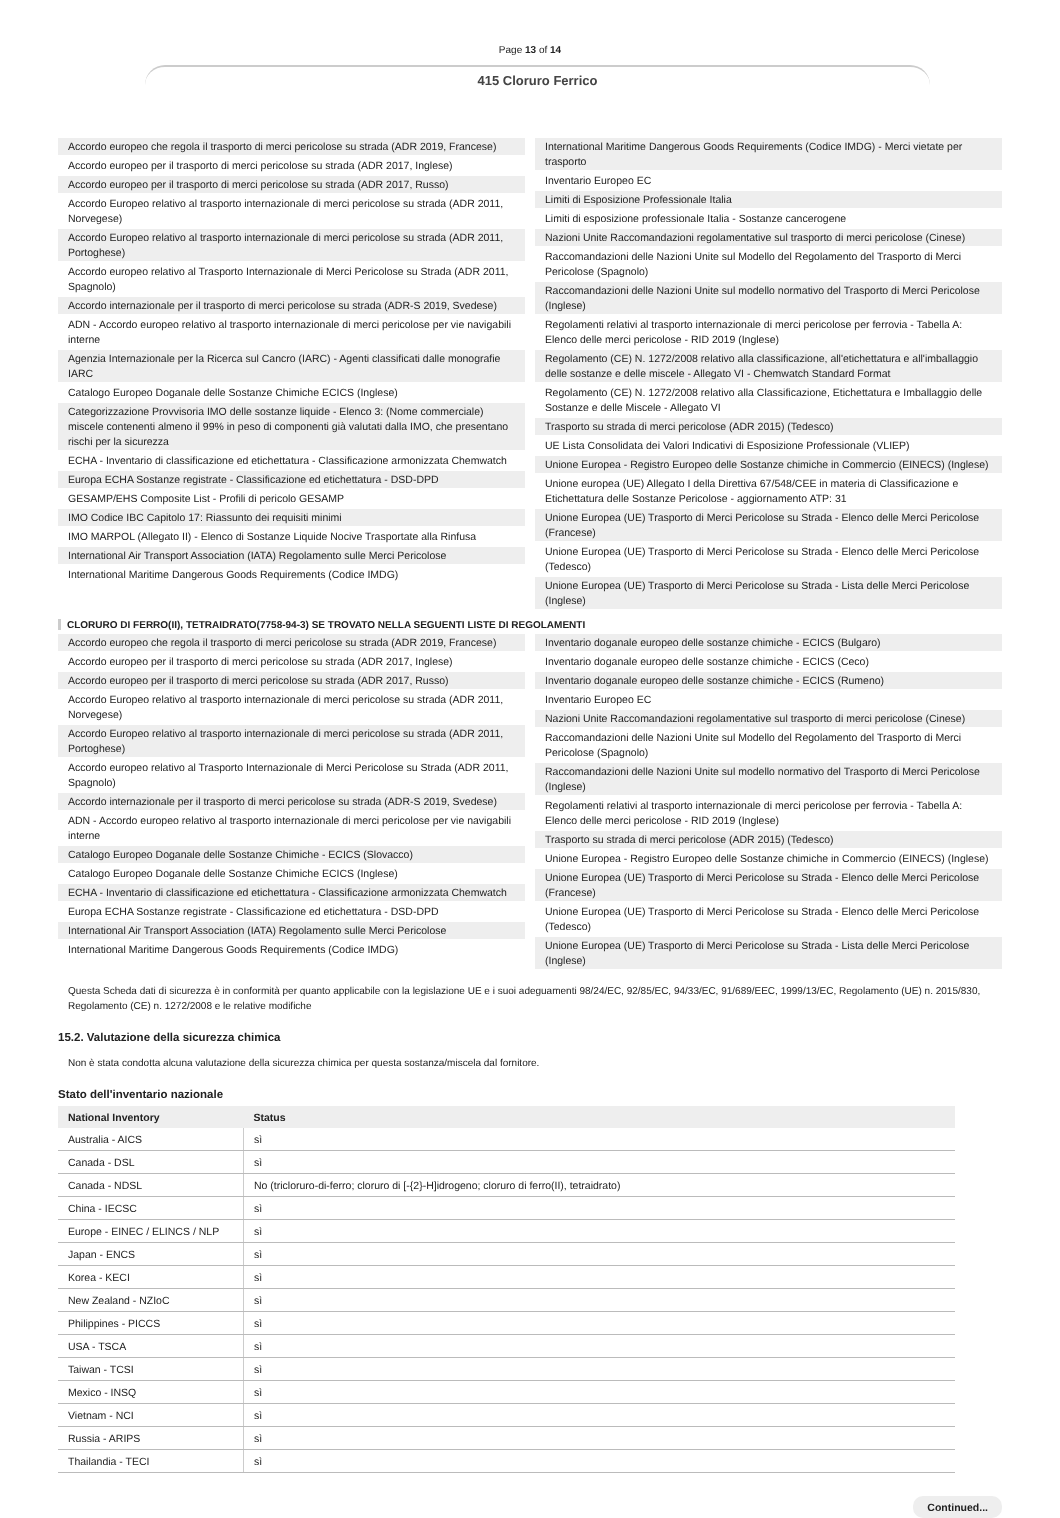Page 13 of 14
415 Cloruro Ferrico
Accordo europeo che regola il trasporto di merci pericolose su strada (ADR 2019, Francese)
Accordo europeo per il trasporto di merci pericolose su strada (ADR 2017, Inglese)
Accordo europeo per il trasporto di merci pericolose su strada (ADR 2017, Russo)
Accordo Europeo relativo al trasporto internazionale di merci pericolose su strada (ADR 2011, Norvegese)
Accordo Europeo relativo al trasporto internazionale di merci pericolose su strada (ADR 2011, Portoghese)
Accordo europeo relativo al Trasporto Internazionale di Merci Pericolose su Strada (ADR 2011, Spagnolo)
Accordo internazionale per il trasporto di merci pericolose su strada (ADR-S 2019, Svedese)
ADN - Accordo europeo relativo al trasporto internazionale di merci pericolose per vie navigabili interne
Agenzia Internazionale per la Ricerca sul Cancro (IARC) - Agenti classificati dalle monografie IARC
Catalogo Europeo Doganale delle Sostanze Chimiche ECICS (Inglese)
Categorizzazione Provvisoria IMO delle sostanze liquide - Elenco 3: (Nome commerciale) miscele contenenti almeno il 99% in peso di componenti già valutati dalla IMO, che presentano rischi per la sicurezza
ECHA - Inventario di classificazione ed etichettatura - Classificazione armonizzata Chemwatch
Europa ECHA Sostanze registrate - Classificazione ed etichettatura - DSD-DPD
GESAMP/EHS Composite List - Profili di pericolo GESAMP
IMO Codice IBC Capitolo 17: Riassunto dei requisiti minimi
IMO MARPOL (Allegato II) - Elenco di Sostanze Liquide Nocive Trasportate alla Rinfusa
International Air Transport Association (IATA) Regolamento sulle Merci Pericolose
International Maritime Dangerous Goods Requirements (Codice IMDG)
International Maritime Dangerous Goods Requirements (Codice IMDG) - Merci vietate per trasporto
Inventario Europeo EC
Limiti di Esposizione Professionale Italia
Limiti di esposizione professionale Italia - Sostanze cancerogene
Nazioni Unite Raccomandazioni regolamentative sul trasporto di merci pericolose (Cinese)
Raccomandazioni delle Nazioni Unite sul Modello del Regolamento del Trasporto di Merci Pericolose (Spagnolo)
Raccomandazioni delle Nazioni Unite sul modello normativo del Trasporto di Merci Pericolose (Inglese)
Regolamenti relativi al trasporto internazionale di merci pericolose per ferrovia - Tabella A: Elenco delle merci pericolose - RID 2019 (Inglese)
Regolamento (CE) N. 1272/2008 relativo alla classificazione, all'etichettatura e all'imballaggio delle sostanze e delle miscele - Allegato VI - Chemwatch Standard Format
Regolamento (CE) N. 1272/2008 relativo alla Classificazione, Etichettatura e Imballaggio delle Sostanze e delle Miscele - Allegato VI
Trasporto su strada di merci pericolose (ADR 2015) (Tedesco)
UE Lista Consolidata dei Valori Indicativi di Esposizione Professionale (VLIEP)
Unione Europea - Registro Europeo delle Sostanze chimiche in Commercio (EINECS) (Inglese)
Unione europea (UE) Allegato I della Direttiva 67/548/CEE in materia di Classificazione e Etichettatura delle Sostanze Pericolose - aggiornamento ATP: 31
Unione Europea (UE) Trasporto di Merci Pericolose su Strada - Elenco delle Merci Pericolose (Francese)
Unione Europea (UE) Trasporto di Merci Pericolose su Strada - Elenco delle Merci Pericolose (Tedesco)
Unione Europea (UE) Trasporto di Merci Pericolose su Strada - Lista delle Merci Pericolose (Inglese)
CLORURO DI FERRO(II), TETRAIDRATO(7758-94-3) SE TROVATO NELLA SEGUENTI LISTE DI REGOLAMENTI
Accordo europeo che regola il trasporto di merci pericolose su strada (ADR 2019, Francese)
Accordo europeo per il trasporto di merci pericolose su strada (ADR 2017, Inglese)
Accordo europeo per il trasporto di merci pericolose su strada (ADR 2017, Russo)
Accordo Europeo relativo al trasporto internazionale di merci pericolose su strada (ADR 2011, Norvegese)
Accordo Europeo relativo al trasporto internazionale di merci pericolose su strada (ADR 2011, Portoghese)
Accordo europeo relativo al Trasporto Internazionale di Merci Pericolose su Strada (ADR 2011, Spagnolo)
Accordo internazionale per il trasporto di merci pericolose su strada (ADR-S 2019, Svedese)
ADN - Accordo europeo relativo al trasporto internazionale di merci pericolose per vie navigabili interne
Catalogo Europeo Doganale delle Sostanze Chimiche - ECICS (Slovacco)
Catalogo Europeo Doganale delle Sostanze Chimiche ECICS (Inglese)
ECHA - Inventario di classificazione ed etichettatura - Classificazione armonizzata Chemwatch
Europa ECHA Sostanze registrate - Classificazione ed etichettatura - DSD-DPD
International Air Transport Association (IATA) Regolamento sulle Merci Pericolose
International Maritime Dangerous Goods Requirements (Codice IMDG)
Inventario doganale europeo delle sostanze chimiche - ECICS (Bulgaro)
Inventario doganale europeo delle sostanze chimiche - ECICS (Ceco)
Inventario doganale europeo delle sostanze chimiche - ECICS (Rumeno)
Inventario Europeo EC
Nazioni Unite Raccomandazioni regolamentative sul trasporto di merci pericolose (Cinese)
Raccomandazioni delle Nazioni Unite sul Modello del Regolamento del Trasporto di Merci Pericolose (Spagnolo)
Raccomandazioni delle Nazioni Unite sul modello normativo del Trasporto di Merci Pericolose (Inglese)
Regolamenti relativi al trasporto internazionale di merci pericolose per ferrovia - Tabella A: Elenco delle merci pericolose - RID 2019 (Inglese)
Trasporto su strada di merci pericolose (ADR 2015) (Tedesco)
Unione Europea - Registro Europeo delle Sostanze chimiche in Commercio (EINECS) (Inglese)
Unione Europea (UE) Trasporto di Merci Pericolose su Strada - Elenco delle Merci Pericolose (Francese)
Unione Europea (UE) Trasporto di Merci Pericolose su Strada - Elenco delle Merci Pericolose (Tedesco)
Unione Europea (UE) Trasporto di Merci Pericolose su Strada - Lista delle Merci Pericolose (Inglese)
Questa Scheda dati di sicurezza è in conformità per quanto applicabile con la legislazione UE e i suoi adeguamenti 98/24/EC, 92/85/EC, 94/33/EC, 91/689/EEC, 1999/13/EC, Regolamento (UE) n. 2015/830, Regolamento (CE) n. 1272/2008 e le relative modifiche
15.2. Valutazione della sicurezza chimica
Non è stata condotta alcuna valutazione della sicurezza chimica per questa sostanza/miscela dal fornitore.
Stato dell'inventario nazionale
| National Inventory | Status |
| --- | --- |
| Australia - AICS | sì |
| Canada - DSL | sì |
| Canada - NDSL | No (tricloruro-di-ferro; cloruro di [-{2}-H]idrogeno; cloruro di ferro(II), tetraidrato) |
| China - IECSC | sì |
| Europe - EINEC / ELINCS / NLP | sì |
| Japan - ENCS | sì |
| Korea - KECI | sì |
| New Zealand - NZIoC | sì |
| Philippines - PICCS | sì |
| USA - TSCA | sì |
| Taiwan - TCSI | sì |
| Mexico - INSQ | sì |
| Vietnam - NCI | sì |
| Russia - ARIPS | sì |
| Thailandia - TECI | sì |
Continued...